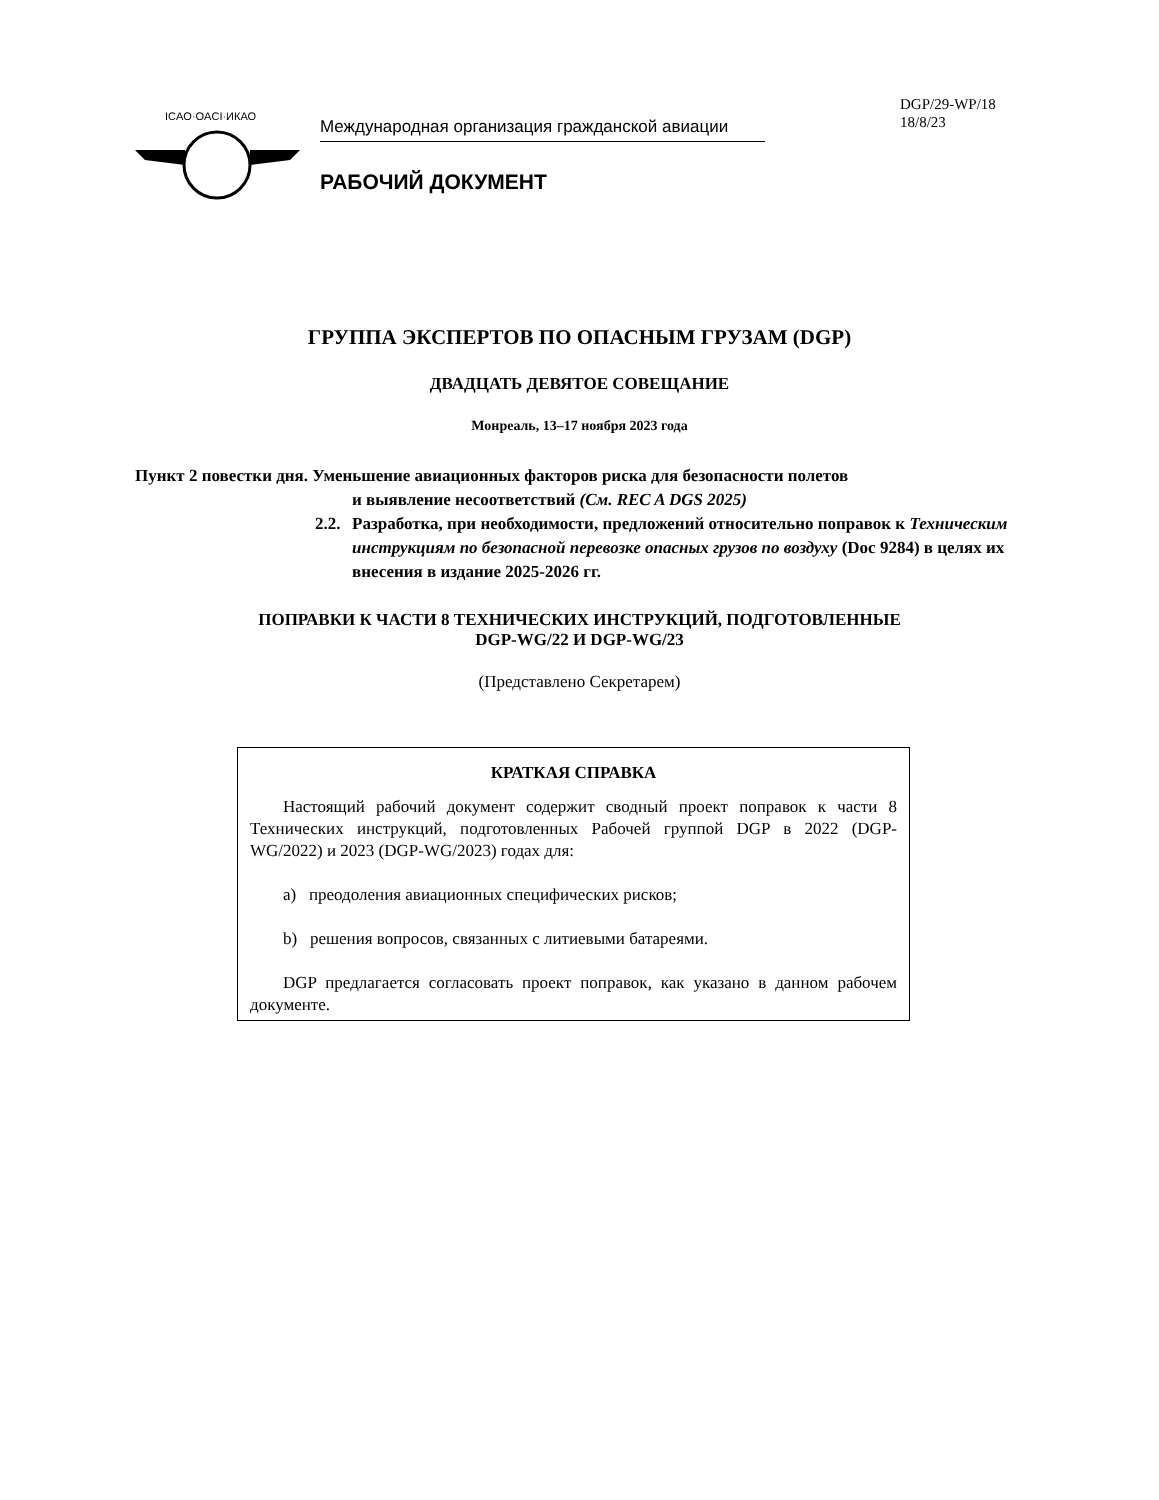ICAO·OACI·ИКАО
Международная организация гражданской авиации
РАБОЧИЙ ДОКУМЕНТ
DGP/29-WP/18
18/8/23
ГРУППА ЭКСПЕРТОВ ПО ОПАСНЫМ ГРУЗАМ (DGP)
ДВАДЦАТЬ ДЕВЯТОЕ СОВЕЩАНИЕ
Монреаль, 13–17 ноября 2023 года
Пункт 2 повестки дня. Уменьшение авиационных факторов риска для безопасности полетов
и выявление несоответствий (См. REC A DGS 2025)
2.2.
Разработка, при необходимости, предложений относительно поправок к Техническим инструкциям по безопасной перевозке опасных грузов по воздуху (Doc 9284) в целях их внесения в издание 2025-2026 гг.
ПОПРАВКИ К ЧАСТИ 8 ТЕХНИЧЕСКИХ ИНСТРУКЦИЙ, ПОДГОТОВЛЕННЫЕ
DGP-WG/22 И DGP-WG/23
(Представлено Секретарем)
КРАТКАЯ СПРАВКА
Настоящий рабочий документ содержит сводный проект поправок к части 8 Технических инструкций, подготовленных Рабочей группой DGP в 2022 (DGP-WG/2022) и 2023 (DGP-WG/2023) годах для:
a) преодоления авиационных специфических рисков;
b) решения вопросов, связанных с литиевыми батареями.
DGP предлагается согласовать проект поправок, как указано в данном рабочем документе.